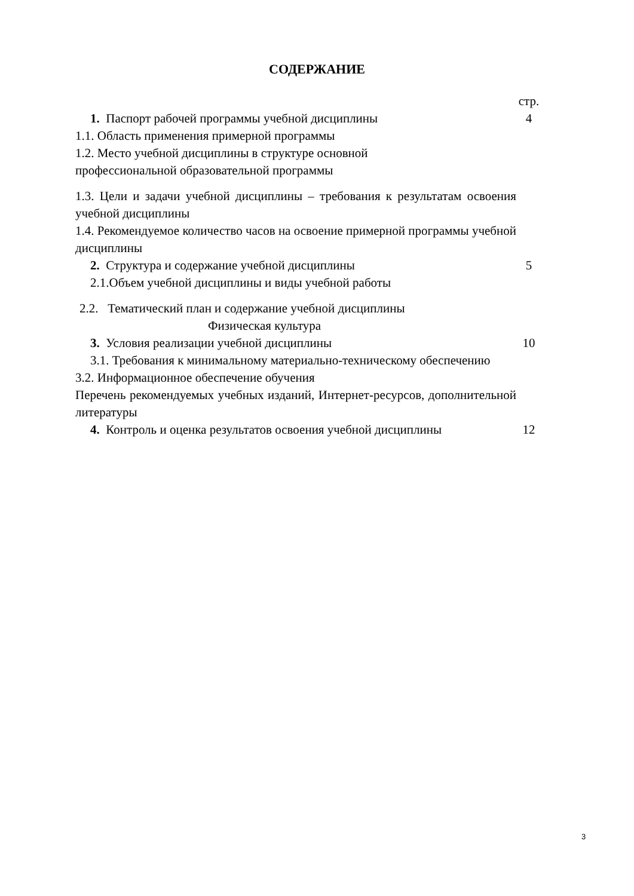СОДЕРЖАНИЕ
| | стр. |
| 1. Паспорт рабочей программы учебной дисциплины | 4 |
| 1.1. Область применения примерной программы 1.2. Место учебной дисциплины в структуре основной профессиональной образовательной программы | |
| 1.3. Цели и задачи учебной дисциплины – требования к результатам освоения учебной дисциплины | |
| 1.4. Рекомендуемое количество часов на освоение примерной программы учебной дисциплины | |
| 2. Структура и содержание учебной дисциплины | 5 |
| 2.1.Объем учебной дисциплины и виды учебной работы | |
| 2.2. Тематический план и содержание учебной дисциплины Физическая культура | |
| 3. Условия реализации учебной дисциплины | 10 |
| 3.1. Требования к минимальному материально-техническому обеспечению | |
| 3.2. Информационное обеспечение обучения Перечень рекомендуемых учебных изданий, Интернет-ресурсов, дополнительной литературы | |
| 4. Контроль и оценка результатов освоения учебной дисциплины | 12 |
3